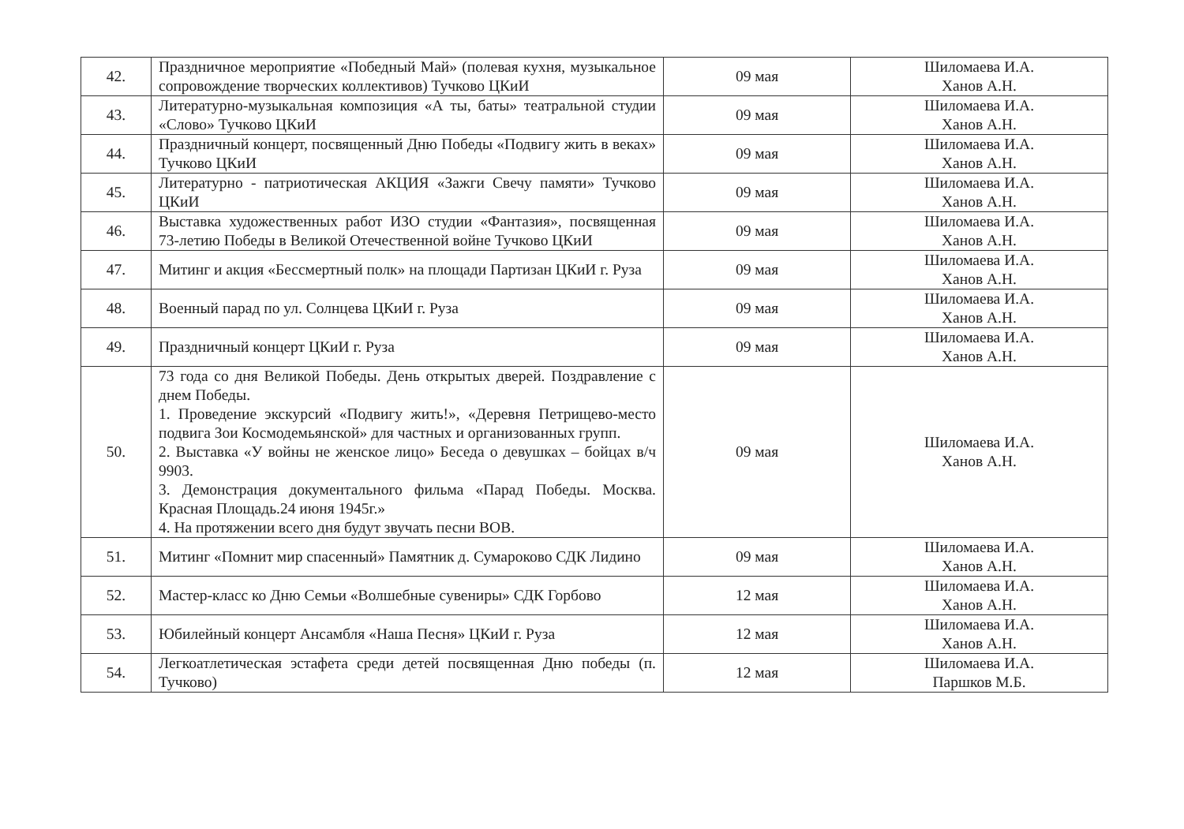| 42. | Праздничное мероприятие «Победный Май» (полевая кухня, музыкальное сопровождение творческих коллективов) Тучково ЦКиИ | 09 мая | Шиломаева И.А. Ханов А.Н. |
| 43. | Литературно-музыкальная композиция «А ты, баты» театральной студии «Слово» Тучково ЦКиИ | 09 мая | Шиломаева И.А. Ханов А.Н. |
| 44. | Праздничный концерт, посвященный Дню Победы «Подвигу жить в веках» Тучково ЦКиИ | 09 мая | Шиломаева И.А. Ханов А.Н. |
| 45. | Литературно - патриотическая АКЦИЯ «Зажги Свечу памяти» Тучково ЦКиИ | 09 мая | Шиломаева И.А. Ханов А.Н. |
| 46. | Выставка художественных работ ИЗО студии «Фантазия», посвященная 73-летию Победы в Великой Отечественной войне Тучково ЦКиИ | 09 мая | Шиломаева И.А. Ханов А.Н. |
| 47. | Митинг и акция «Бессмертный полк» на площади Партизан ЦКиИ г. Руза | 09 мая | Шиломаева И.А. Ханов А.Н. |
| 48. | Военный парад по ул. Солнцева ЦКиИ г. Руза | 09 мая | Шиломаева И.А. Ханов А.Н. |
| 49. | Праздничный концерт ЦКиИ г. Руза | 09 мая | Шиломаева И.А. Ханов А.Н. |
| 50. | 73 года со дня Великой Победы. День открытых дверей. Поздравление с днем Победы. 1. Проведение экскурсий «Подвигу жить!», «Деревня Петрищево-место подвига Зои Космодемьянской» для частных и организованных групп. 2. Выставка «У войны не женское лицо» Беседа о девушках – бойцах в/ч 9903. 3. Демонстрация документального фильма «Парад Победы. Москва. Красная Площадь.24 июня 1945г.» 4. На протяжении всего дня будут звучать песни ВОВ. | 09 мая | Шиломаева И.А. Ханов А.Н. |
| 51. | Митинг «Помнит мир спасенный» Памятник д. Сумароково СДК Лидино | 09 мая | Шиломаева И.А. Ханов А.Н. |
| 52. | Мастер-класс ко Дню Семьи «Волшебные сувениры» СДК Горбово | 12 мая | Шиломаева И.А. Ханов А.Н. |
| 53. | Юбилейный концерт Ансамбля «Наша Песня» ЦКиИ г. Руза | 12 мая | Шиломаева И.А. Ханов А.Н. |
| 54. | Легкоатлетическая эстафета среди детей посвященная Дню победы (п. Тучково) | 12 мая | Шиломаева И.А. Паршков М.Б. |